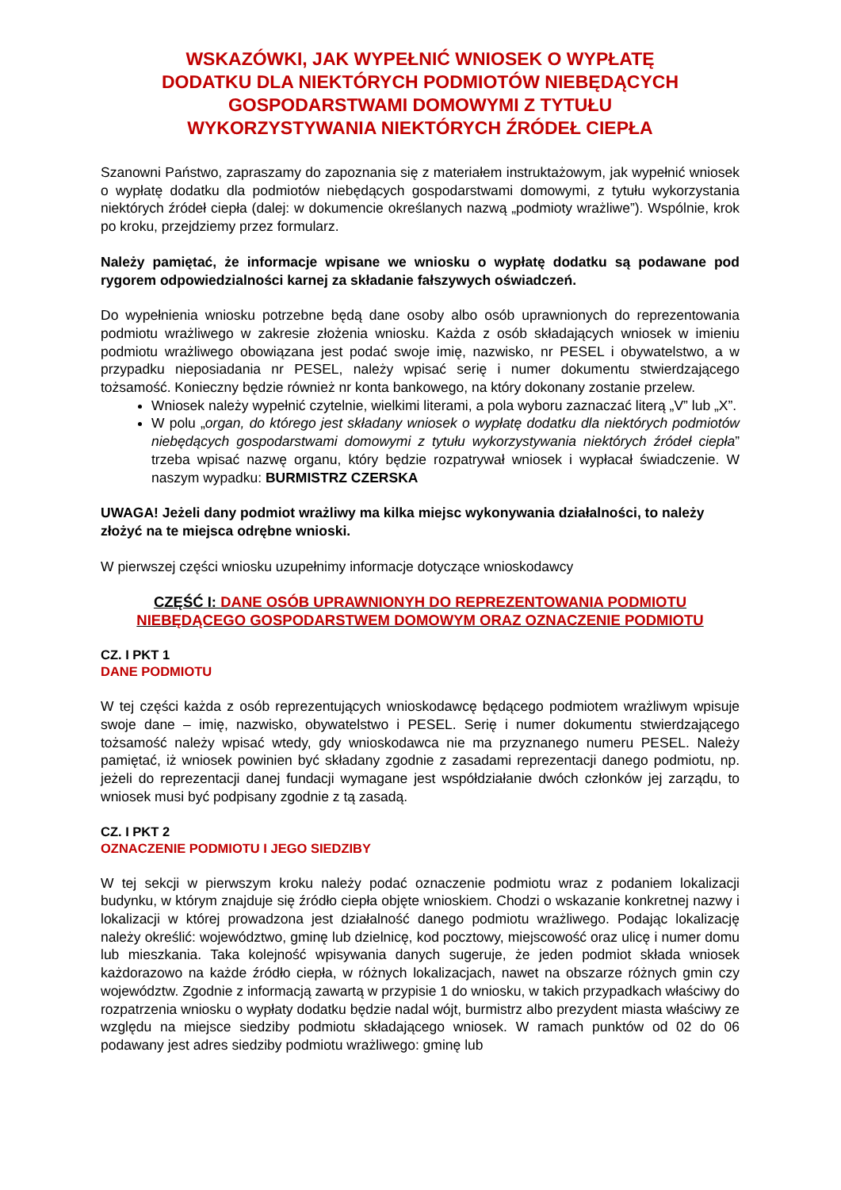WSKAZÓWKI, JAK WYPEŁNIĆ WNIOSEK O WYPŁATĘ
DODATKU DLA NIEKTÓRYCH PODMIOTÓW NIEBĘDĄCYCH
GOSPODARSTWAMI DOMOWYMI Z TYTUŁU
WYKORZYSTYWANIA NIEKTÓRYCH ŹRÓDEŁ CIEPŁA
Szanowni Państwo, zapraszamy do zapoznania się z materiałem instruktażowym, jak wypełnić wniosek o wypłatę dodatku dla podmiotów niebędących gospodarstwami domowymi, z tytułu wykorzystania niektórych źródeł ciepła (dalej: w dokumencie określanych nazwą „podmioty wrażliwe”). Wspólnie, krok po kroku, przejdziemy przez formularz.
Należy pamiętać, że informacje wpisane we wniosku o wypłatę dodatku są podawane pod rygorem odpowiedzialności karnej za składanie fałszywych oświadczeń.
Do wypełnienia wniosku potrzebne będą dane osoby albo osób uprawnionych do reprezentowania podmiotu wrażliwego w zakresie złożenia wniosku. Każda z osób składających wniosek w imieniu podmiotu wrażliwego obowiązana jest podać swoje imię, nazwisko, nr PESEL i obywatelstwo, a w przypadku nieposiadania nr PESEL, należy wpisać serię i numer dokumentu stwierdzającego tożsamość. Konieczny będzie również nr konta bankowego, na który dokonany zostanie przelew.
Wniosek należy wypełnić czytelnie, wielkimi literami, a pola wyboru zaznaczać literą „V” lub „X”.
W polu „organ, do którego jest składany wniosek o wypłatę dodatku dla niektórych podmiotów niebędących gospodarstwami domowymi z tytułu wykorzystywania niektórych źródeł ciepła” trzeba wpisać nazwę organu, który będzie rozpatrywał wniosek i wypłacał świadczenie. W naszym wypadku: BURMISTRZ CZERSKA
UWAGA! Jeżeli dany podmiot wrażliwy ma kilka miejsc wykonywania działalności, to należy złożyć na te miejsca odrębne wnioski.
W pierwszej części wniosku uzupełnimy informacje dotyczące wnioskodawcy
CZĘŚĆ I: DANE OSÓB UPRAWNIONYH DO REPREZENTOWANIA PODMIOTU NIEBĘDĄCEGO GOSPODARSTWEM DOMOWYM ORAZ OZNACZENIE PODMIOTU
CZ. I PKT 1
DANE PODMIOTU
W tej części każda z osób reprezentujących wnioskodawcę będącego podmiotem wrażliwym wpisuje swoje dane – imię, nazwisko, obywatelstwo i PESEL. Serię i numer dokumentu stwierdzającego tożsamość należy wpisać wtedy, gdy wnioskodawca nie ma przyznanego numeru PESEL. Należy pamiętać, iż wniosek powinien być składany zgodnie z zasadami reprezentacji danego podmiotu, np. jeżeli do reprezentacji danej fundacji wymagane jest współdziałanie dwóch członków jej zarządu, to wniosek musi być podpisany zgodnie z tą zasadą.
CZ. I PKT 2
OZNACZENIE PODMIOTU I JEGO SIEDZIBY
W tej sekcji w pierwszym kroku należy podać oznaczenie podmiotu wraz z podaniem lokalizacji budynku, w którym znajduje się źródło ciepła objęte wnioskiem. Chodzi o wskazanie konkretnej nazwy i lokalizacji w której prowadzona jest działalność danego podmiotu wrażliwego. Podając lokalizację należy określić: województwo, gminę lub dzielnicę, kod pocztowy, miejscowość oraz ulicę i numer domu lub mieszkania. Taka kolejność wpisywania danych sugeruje, że jeden podmiot składa wniosek każdorazowo na każde źródło ciepła, w różnych lokalizacjach, nawet na obszarze różnych gmin czy województw. Zgodnie z informacją zawartą w przypisie 1 do wniosku, w takich przypadkach właściwy do rozpatrzenia wniosku o wypłaty dodatku będzie nadal wójt, burmistrz albo prezydent miasta właściwy ze względu na miejsce siedziby podmiotu składającego wniosek. W ramach punktów od 02 do 06 podawany jest adres siedziby podmiotu wrażliwego: gminę lub